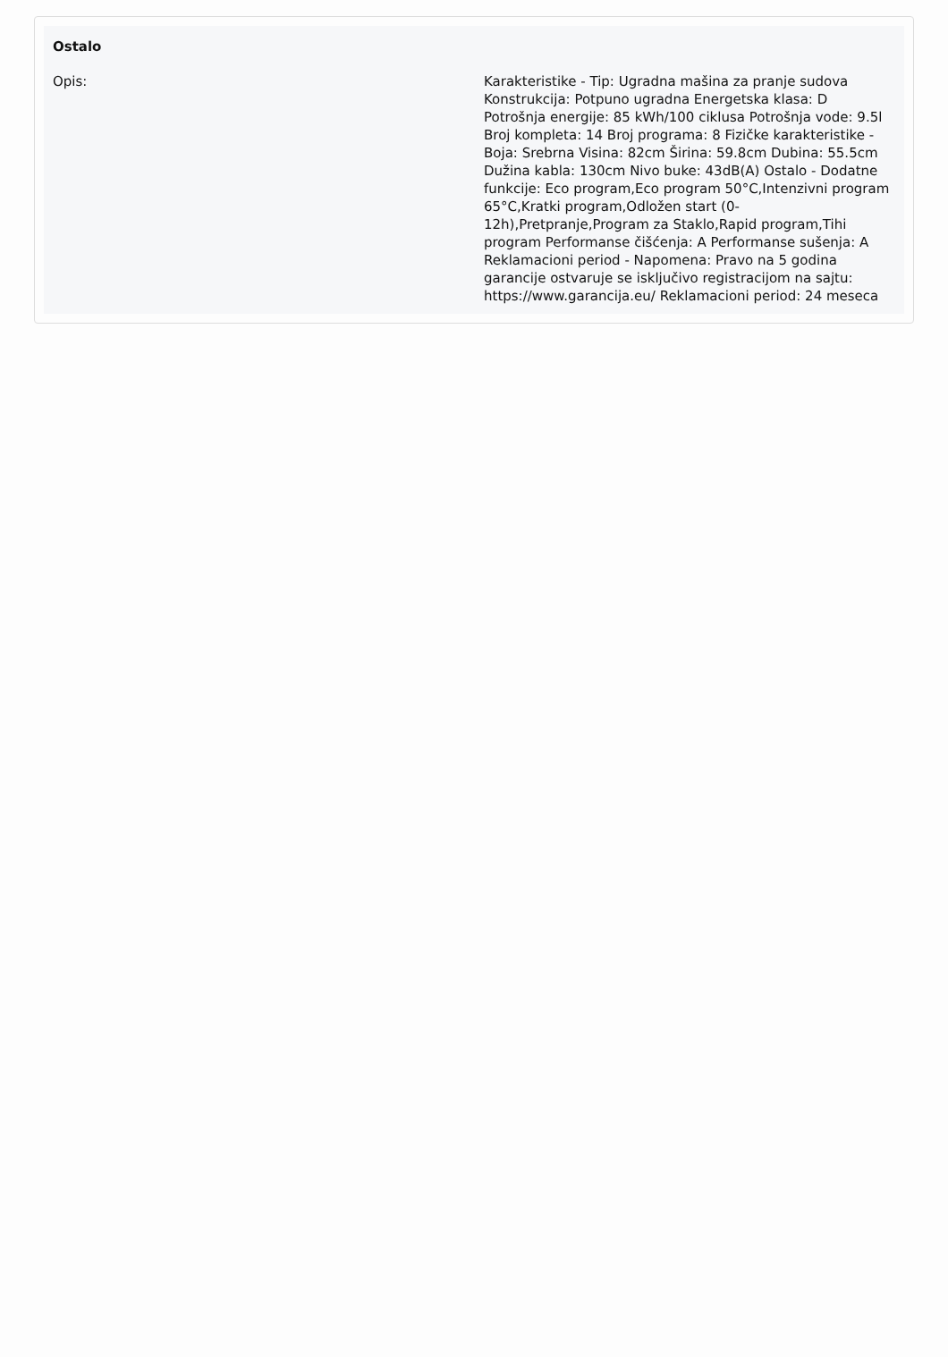Ostalo
| Opis: | Karakteristike - Tip: Ugradna mašina za pranje sudova Konstrukcija: Potpuno ugradna Energetska klasa: D Potrošnja energije: 85 kWh/100 ciklusa Potrošnja vode: 9.5l Broj kompleta: 14 Broj programa: 8 Fizičke karakteristike - Boja: Srebrna Visina: 82cm Širina: 59.8cm Dubina: 55.5cm Dužina kabla: 130cm Nivo buke: 43dB(A) Ostalo - Dodatne funkcije: Eco program,Eco program 50°C,Intenzivni program 65°C,Kratki program,Odložen start (0-12h),Pretpranje,Program za Staklo,Rapid program,Tihi program Performanse čišćenja: A Performanse sušenja: A Reklamacioni period - Napomena: Pravo na 5 godina garancije ostvaruje se isključivo registracijom na sajtu: https://www.garancija.eu/ Reklamacioni period: 24 meseca |